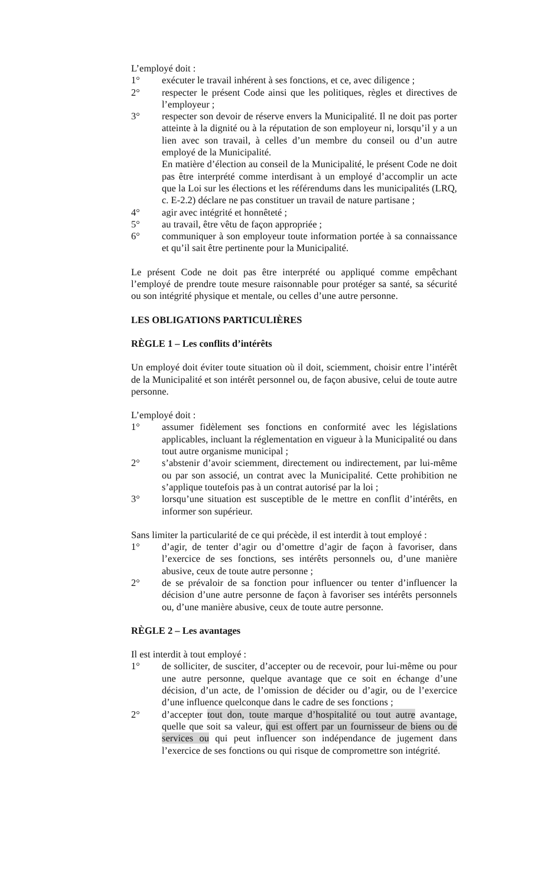L’employé doit :
1° exécuter le travail inhérent à ses fonctions, et ce, avec diligence ;
2° respecter le présent Code ainsi que les politiques, règles et directives de l’employeur ;
3° respecter son devoir de réserve envers la Municipalité. Il ne doit pas porter atteinte à la dignité ou à la réputation de son employeur ni, lorsqu’il y a un lien avec son travail, à celles d’un membre du conseil ou d’un autre employé de la Municipalité.
En matière d’élection au conseil de la Municipalité, le présent Code ne doit pas être interprété comme interdisant à un employé d’accomplir un acte que la Loi sur les élections et les référendums dans les municipalités (LRQ, c. E-2.2) déclare ne pas constituer un travail de nature partisane ;
4° agir avec intégrité et honnêteté ;
5° au travail, être vêtu de façon appropriée ;
6° communiquer à son employeur toute information portée à sa connaissance et qu’il sait être pertinente pour la Municipalité.
Le présent Code ne doit pas être interprété ou appliqué comme empêchant l’employé de prendre toute mesure raisonnable pour protéger sa santé, sa sécurité ou son intégrité physique et mentale, ou celles d’une autre personne.
LES OBLIGATIONS PARTICULIÈRES
RÈGLE 1 – Les conflits d’intérêts
Un employé doit éviter toute situation où il doit, sciemment, choisir entre l’intérêt de la Municipalité et son intérêt personnel ou, de façon abusive, celui de toute autre personne.
L’employé doit :
1° assumer fidèlement ses fonctions en conformité avec les législations applicables, incluant la réglementation en vigueur à la Municipalité ou dans tout autre organisme municipal ;
2° s’abstenir d’avoir sciemment, directement ou indirectement, par lui-même ou par son associé, un contrat avec la Municipalité. Cette prohibition ne s’applique toutefois pas à un contrat autorisé par la loi ;
3° lorsqu’une situation est susceptible de le mettre en conflit d’intérêts, en informer son supérieur.
Sans limiter la particularité de ce qui précède, il est interdit à tout employé :
1° d’agir, de tenter d’agir ou d’omettre d’agir de façon à favoriser, dans l’exercice de ses fonctions, ses intérêts personnels ou, d’une manière abusive, ceux de toute autre personne ;
2° de se prévaloir de sa fonction pour influencer ou tenter d’influencer la décision d’une autre personne de façon à favoriser ses intérêts personnels ou, d’une manière abusive, ceux de toute autre personne.
RÈGLE 2 – Les avantages
Il est interdit à tout employé :
1° de solliciter, de susciter, d’accepter ou de recevoir, pour lui-même ou pour une autre personne, quelque avantage que ce soit en échange d’une décision, d’un acte, de l’omission de décider ou d’agir, ou de l’exercice d’une influence quelconque dans le cadre de ses fonctions ;
2° d’accepter tout don, toute marque d’hospitalité ou tout autre avantage, quelle que soit sa valeur, qui est offert par un fournisseur de biens ou de services ou qui peut influencer son indépendance de jugement dans l’exercice de ses fonctions ou qui risque de compromettre son intégrité.